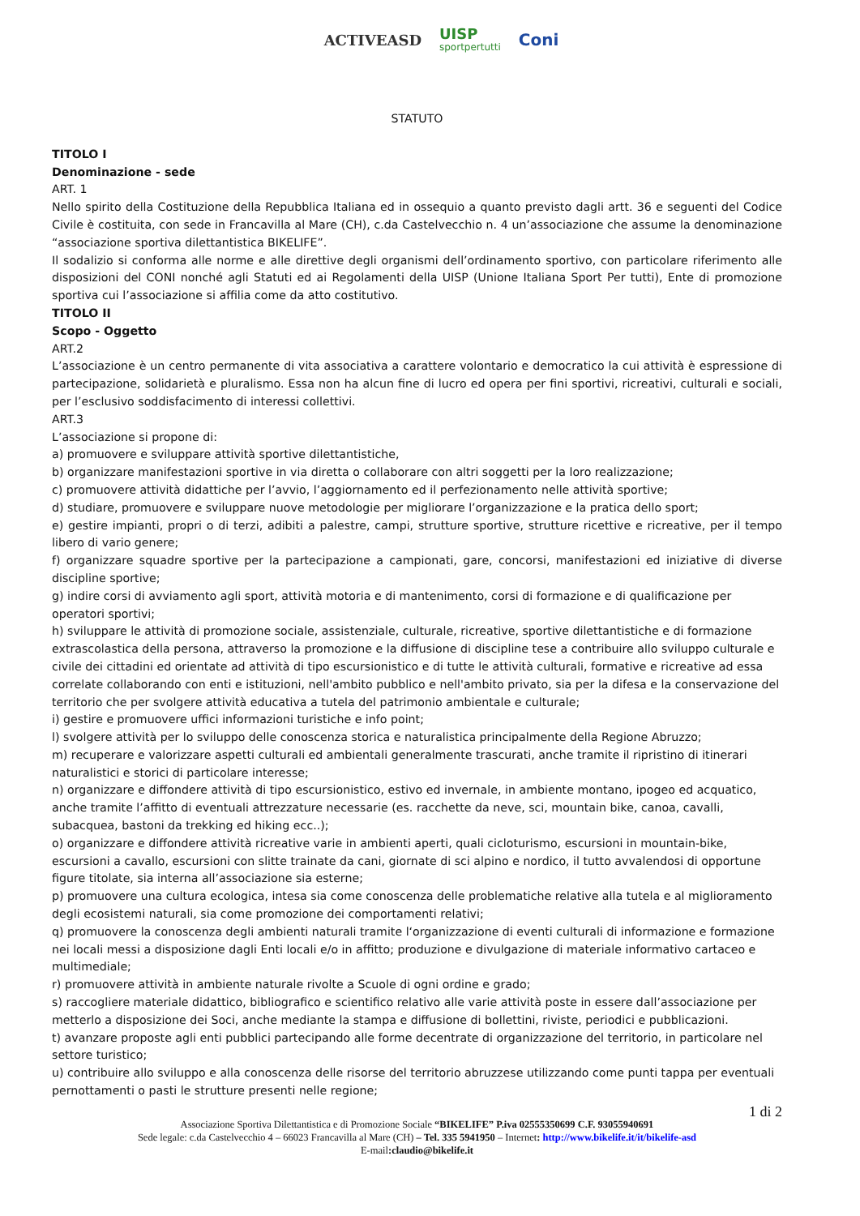ACTIVEASD UISP
sportpertutti Coni
STATUTO
TITOLO I
Denominazione - sede
ART. 1
Nello spirito della Costituzione della Repubblica Italiana ed in ossequio a quanto previsto dagli artt. 36 e seguenti del Codice Civile è costituita, con sede in Francavilla al Mare (CH), c.da Castelvecchio n. 4 un’associazione che assume la denominazione “associazione sportiva dilettantistica BIKELIFE”.
Il sodalizio si conforma alle norme e alle direttive degli organismi dell’ordinamento sportivo, con particolare riferimento alle disposizioni del CONI nonché agli Statuti ed ai Regolamenti della UISP (Unione Italiana Sport Per tutti), Ente di promozione sportiva cui l’associazione si affilia come da atto costitutivo.
TITOLO II
Scopo - Oggetto
ART.2
L’associazione è un centro permanente di vita associativa a carattere volontario e democratico la cui attività è espressione di partecipazione, solidarietà e pluralismo. Essa non ha alcun fine di lucro ed opera per fini sportivi, ricreativi, culturali e sociali, per l’esclusivo soddisfacimento di interessi collettivi.
ART.3
L’associazione si propone di:
a) promuovere e sviluppare attività sportive dilettantistiche,
b) organizzare manifestazioni sportive in via diretta o collaborare con altri soggetti per la loro realizzazione;
c) promuovere attività didattiche per l’avvio, l’aggiornamento ed il perfezionamento nelle attività sportive;
d) studiare, promuovere e sviluppare nuove metodologie per migliorare l’organizzazione e la pratica dello sport;
e) gestire impianti, propri o di terzi, adibiti a palestre, campi, strutture sportive, strutture ricettive e ricreative, per il tempo libero di vario genere;
f) organizzare squadre sportive per la partecipazione a campionati, gare, concorsi, manifestazioni ed iniziative di diverse discipline sportive;
g) indire corsi di avviamento agli sport, attività motoria e di mantenimento, corsi di formazione e di qualificazione per operatori sportivi;
h) sviluppare le attività di promozione sociale, assistenziale, culturale, ricreative, sportive dilettantistiche e di formazione extrascolastica della persona, attraverso la promozione e la diffusione di discipline tese a contribuire allo sviluppo culturale e civile dei cittadini ed orientate ad attività di tipo escursionistico e di tutte le attività culturali, formative e ricreative ad essa correlate collaborando con enti e istituzioni, nell'ambito pubblico e nell'ambito privato, sia per la difesa e la conservazione del territorio che per svolgere attività educativa a tutela del patrimonio ambientale e culturale;
i) gestire e promuovere uffici informazioni turistiche e info point;
l) svolgere attività per lo sviluppo delle conoscenza storica e naturalistica principalmente della Regione Abruzzo;
m) recuperare e valorizzare aspetti culturali ed ambientali generalmente trascurati, anche tramite il ripristino di itinerari naturalistici e storici di particolare interesse;
n) organizzare e diffondere attività di tipo escursionistico, estivo ed invernale, in ambiente montano, ipogeo ed acquatico, anche tramite l’affitto di eventuali attrezzature necessarie (es. racchette da neve, sci, mountain bike, canoa, cavalli, subacquea, bastoni da trekking ed hiking ecc..);
o) organizzare e diffondere attività ricreative varie in ambienti aperti, quali cicloturismo, escursioni in mountain-bike, escursioni a cavallo, escursioni con slitte trainate da cani, giornate di sci alpino e nordico, il tutto avvalendosi di opportune figure titolate, sia interna all’associazione sia esterne;
p) promuovere una cultura ecologica, intesa sia come conoscenza delle problematiche relative alla tutela e al miglioramento degli ecosistemi naturali, sia come promozione dei comportamenti relativi;
q) promuovere la conoscenza degli ambienti naturali tramite l‘organizzazione di eventi culturali di informazione e formazione nei locali messi a disposizione dagli Enti locali e/o in affitto; produzione e divulgazione di materiale informativo cartaceo e multimediale;
r) promuovere attività in ambiente naturale rivolte a Scuole di ogni ordine e grado;
s) raccogliere materiale didattico, bibliografico e scientifico relativo alle varie attività poste in essere dall’associazione per metterlo a disposizione dei Soci, anche mediante la stampa e diffusione di bollettini, riviste, periodici e pubblicazioni.
t) avanzare proposte agli enti pubblici partecipando alle forme decentrate di organizzazione del territorio, in particolare nel settore turistico;
u) contribuire allo sviluppo e alla conoscenza delle risorse del territorio abruzzese utilizzando come punti tappa per eventuali pernottamenti o pasti le strutture presenti nelle regione;
1 di 2
Associazione Sportiva Dilettantistica e di Promozione Sociale “BIKELIFE” P.iva 02555350699 C.F. 93055940691
Sede legale: c.da Castelvecchio 4 – 66023 Francavilla al Mare (CH) – Tel. 335 5941950 – Internet: http://www.bikelife.it/it/bikelife-asd
E-mail:claudio@bikelife.it